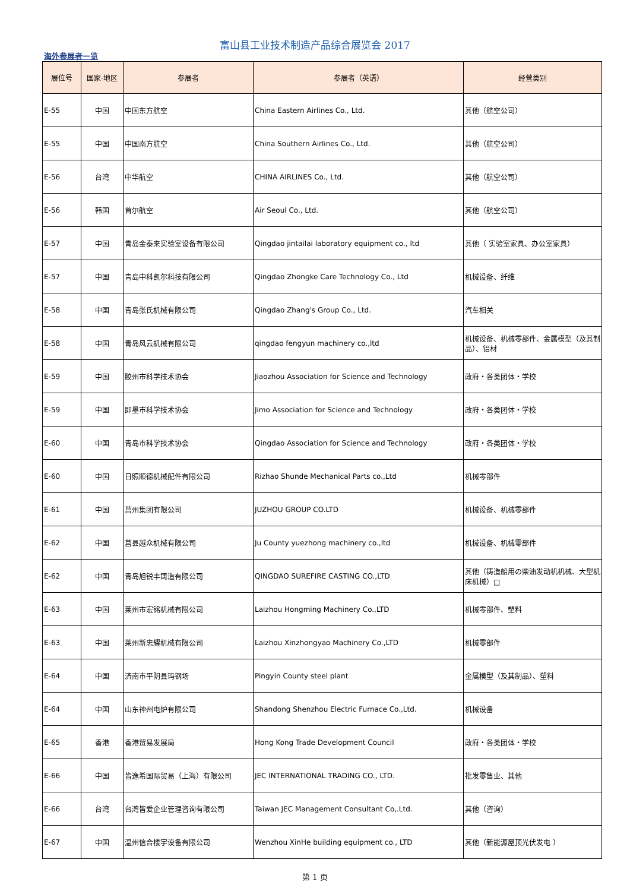富山县工业技术制造产品综合展览会 2017
海外参展者一览
| 展位号 | 国家·地区 | 参展者 | 参展者（英语） | 经营类别 |
| --- | --- | --- | --- | --- |
| E-55 | 中国 | 中国东方航空 | China Eastern Airlines Co., Ltd. | 其他（航空公司） |
| E-55 | 中国 | 中国南方航空 | China Southern Airlines Co., Ltd. | 其他（航空公司） |
| E-56 | 台湾 | 中华航空 | CHINA AIRLINES Co., Ltd. | 其他（航空公司） |
| E-56 | 韩国 | 首尔航空 | Air Seoul Co., Ltd. | 其他（航空公司） |
| E-57 | 中国 | 青岛金泰来实验室设备有限公司 | Qingdao jintailai laboratory equipment co., ltd | 其他（ 实验室家具、办公室家具） |
| E-57 | 中国 | 青岛中科凯尔科技有限公司 | Qingdao Zhongke Care Technology Co., Ltd | 机械设备、纤维 |
| E-58 | 中国 | 青岛张氏机械有限公司 | Qingdao Zhang's Group Co., Ltd. | 汽车相关 |
| E-58 | 中国 | 青岛风云机械有限公司 | qingdao fengyun machinery co.,ltd | 机械设备、机械零部件、金属模型（及其制品）、铝材 |
| E-59 | 中国 | 胶州市科学技术协会 | Jiaozhou Association for Science and Technology | 政府・各类团体・学校 |
| E-59 | 中国 | 即墨市科学技术协会 | Jimo Association for Science and Technology | 政府・各类团体・学校 |
| E-60 | 中国 | 青岛市科学技术协会 | Qingdao Association for Science and Technology | 政府・各类团体・学校 |
| E-60 | 中国 | 日照顺德机械配件有限公司 | Rizhao Shunde Mechanical Parts co.,Ltd | 机械零部件 |
| E-61 | 中国 | 莒州集团有限公司 | JUZHOU GROUP CO.LTD | 机械设备、机械零部件 |
| E-62 | 中国 | 莒县越众机械有限公司 | Ju County yuezhong machinery co.,ltd | 机械设备、机械零部件 |
| E-62 | 中国 | 青岛旭锐丰铸造有限公司 | QINGDAO SUREFIRE CASTING CO.,LTD | 其他（铸造船用の柴油发动机机械、大型机床机械）□ |
| E-63 | 中国 | 莱州市宏铭机械有限公司 | Laizhou Hongming Machinery Co.,LTD | 机械零部件、塑料 |
| E-63 | 中国 | 莱州新忠耀机械有限公司 | Laizhou Xinzhongyao Machinery Co.,LTD | 机械零部件 |
| E-64 | 中国 | 济南市平阴县玛钢场 | Pingyin County steel plant | 金属模型（及其制品）、塑料 |
| E-64 | 中国 | 山东神州电炉有限公司 | Shandong Shenzhou Electric Furnace Co.,Ltd. | 机械设备 |
| E-65 | 香港 | 香港贸易发展局 | Hong Kong Trade Development Council | 政府・各类团体・学校 |
| E-66 | 中国 | 皆逸希国际贸易（上海）有限公司 | JEC INTERNATIONAL TRADING CO., LTD. | 批发零售业、其他 |
| E-66 | 台湾 | 台湾皆爱企业管理咨询有限公司 | Taiwan JEC Management Consultant Co,.Ltd. | 其他（咨询） |
| E-67 | 中国 | 温州信合楼宇设备有限公司 | Wenzhou XinHe building equipment co., LTD | 其他（新能源屋顶光伏发电 ） |
第 1 页